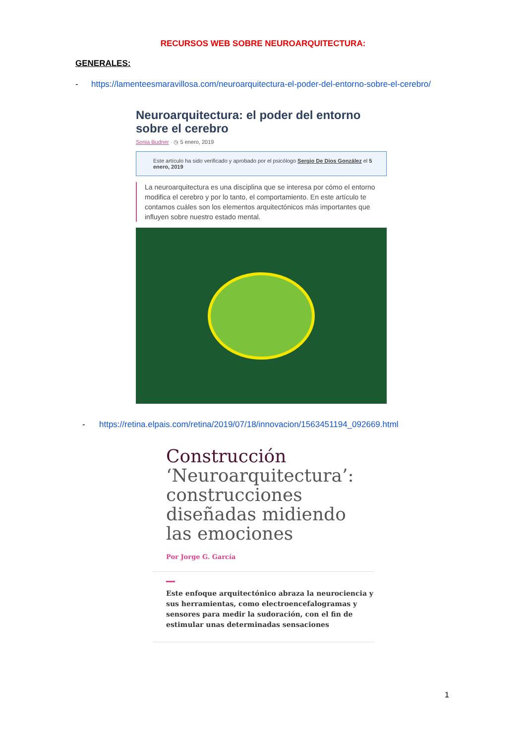RECURSOS WEB SOBRE NEUROARQUITECTURA:
GENERALES:
- https://lamenteesmaravillosa.com/neuroarquitectura-el-poder-del-entorno-sobre-el-cerebro/
Neuroarquitectura: el poder del entorno sobre el cerebro
Sonia Budner · ◷ 5 enero, 2019
Este artículo ha sido verificado y aprobado por el psicólogo Sergio De Dios González el 5 enero, 2019
La neuroarquitectura es una disciplina que se interesa por cómo el entorno modifica el cerebro y por lo tanto, el comportamiento. En este artículo te contamos cuáles son los elementos arquitectónicos más importantes que influyen sobre nuestro estado mental.
- https://retina.elpais.com/retina/2019/07/18/innovacion/1563451194_092669.html
Construcción ‘Neuroarquitectura’: construcciones diseñadas midiendo las emociones
Por Jorge G. García
Este enfoque arquitectónico abraza la neurociencia y sus herramientas, como electroencefalogramas y sensores para medir la sudoración, con el fin de estimular unas determinadas sensaciones
1